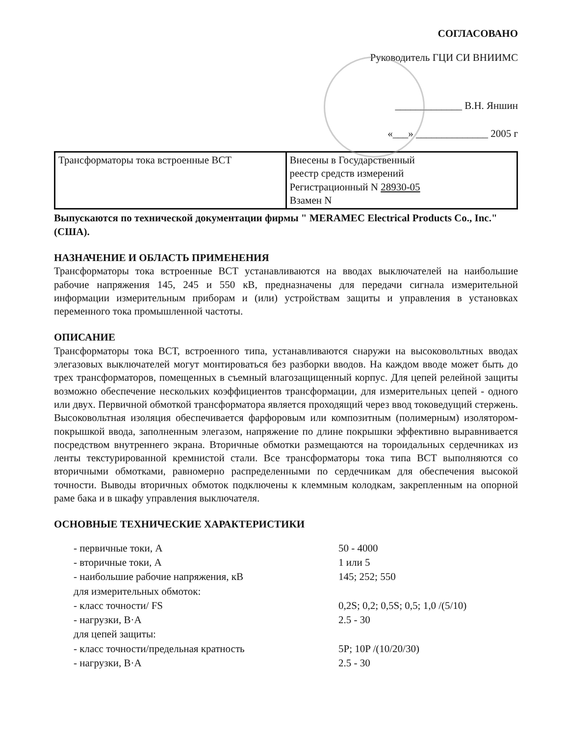СОГЛАСОВАНО
Руководитель ГЦИ СИ ВНИИМС
_____________ В.Н. Яншин
«___» ______________ 2005 г
| Трансформаторы тока встроенные ВСТ | Внесены в Государственный реестр средств измерений Регистрационный N 28930-05 Взамен N |
Выпускаются по технической документации фирмы " MERAMEC Electrical Products Co., Inc." (США).
НАЗНАЧЕНИЕ И ОБЛАСТЬ ПРИМЕНЕНИЯ
Трансформаторы тока встроенные ВСТ устанавливаются на вводах выключателей на наибольшие рабочие напряжения 145, 245 и 550 кВ, предназначены для передачи сигнала измерительной информации измерительным приборам и (или) устройствам защиты и управления в установках переменного тока промышленной частоты.
ОПИСАНИЕ
Трансформаторы тока ВСТ, встроенного типа, устанавливаются снаружи на высоковольтных вводах элегазовых выключателей могут монтироваться без разборки вводов. На каждом вводе может быть до трех трансформаторов, помещенных в съемный влагозащищенный корпус. Для цепей релейной защиты возможно обеспечение нескольких коэффициентов трансформации, для измерительных цепей - одного или двух. Первичной обмоткой трансформатора является проходящий через ввод токоведущий стержень. Высоковольтная изоляция обеспечивается фарфоровым или композитным (полимерным) изолятором-покрышкой ввода, заполненным элегазом, напряжение по длине покрышки эффективно выравнивается посредством внутреннего экрана. Вторичные обмотки размещаются на тороидальных сердечниках из ленты текстурированной кремнистой стали. Все трансформаторы тока типа ВСТ выполняются со вторичными обмотками, равномерно распределенными по сердечникам для обеспечения высокой точности. Выводы вторичных обмоток подключены к клеммным колодкам, закрепленным на опорной раме бака и в шкафу управления выключателя.
ОСНОВНЫЕ ТЕХНИЧЕСКИЕ ХАРАКТЕРИСТИКИ
| - первичные токи, А | 50 - 4000 |
| - вторичные токи, А | 1 или 5 |
| - наибольшие рабочие напряжения, кВ | 145; 252; 550 |
| для измерительных обмоток: | |
| - класс точности/ FS | 0,2S; 0,2; 0,5S; 0,5; 1,0 /(5/10) |
| - нагрузки, В·А | 2.5 - 30 |
| для цепей защиты: | |
| - класс точности/предельная кратность | 5P; 10P /(10/20/30) |
| - нагрузки, В·А | 2.5 - 30 |